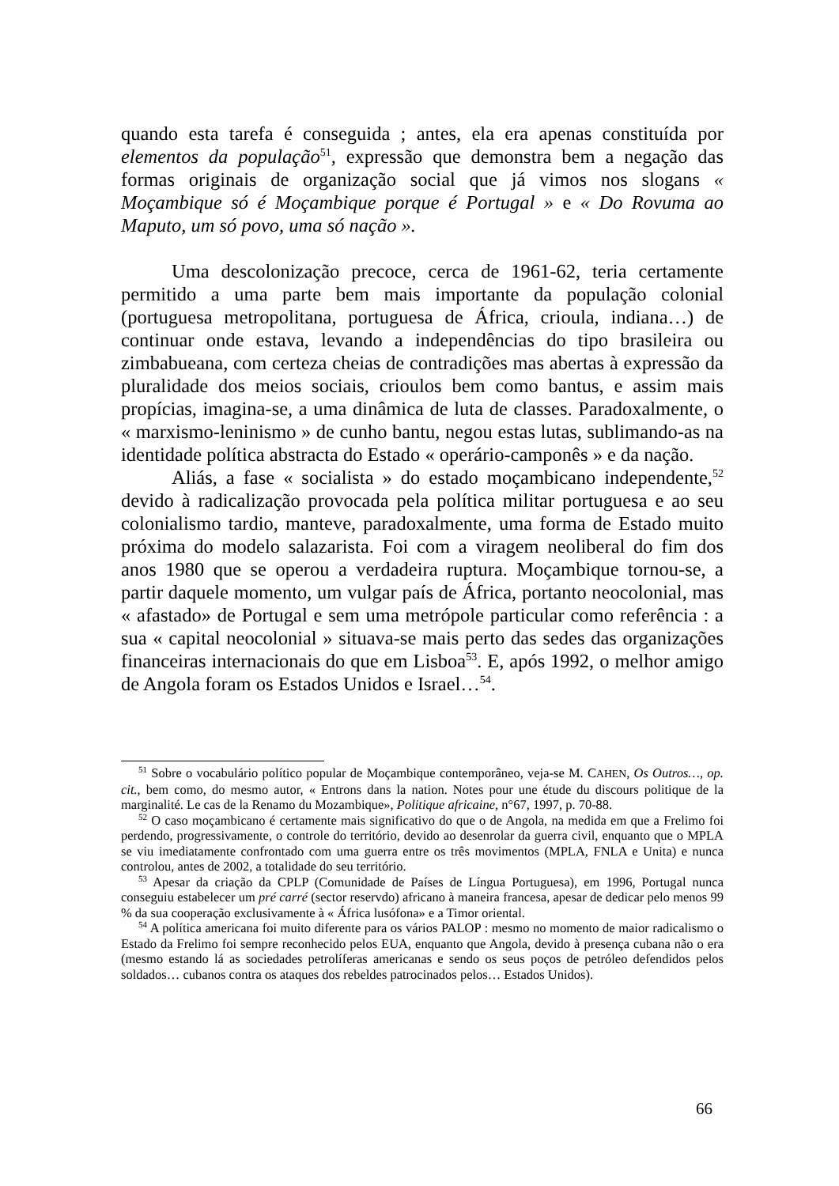quando esta tarefa é conseguida ; antes, ela era apenas constituída por elementos da população<sup>51</sup>, expressão que demonstra bem a negação das formas originais de organização social que já vimos nos slogans « Moçambique só é Moçambique porque é Portugal » e « Do Rovuma ao Maputo, um só povo, uma só nação ».
Uma descolonização precoce, cerca de 1961-62, teria certamente permitido a uma parte bem mais importante da população colonial (portuguesa metropolitana, portuguesa de África, crioula, indiana…) de continuar onde estava, levando a independências do tipo brasileira ou zimbabueana, com certeza cheias de contradições mas abertas à expressão da pluralidade dos meios sociais, crioulos bem como bantus, e assim mais propícias, imagina-se, a uma dinâmica de luta de classes. Paradoxalmente, o « marxismo-leninismo » de cunho bantu, negou estas lutas, sublimando-as na identidade política abstracta do Estado « operário-camponês » e da nação.
Aliás, a fase « socialista » do estado moçambicano independente,<sup>52</sup> devido à radicalização provocada pela política militar portuguesa e ao seu colonialismo tardio, manteve, paradoxalmente, uma forma de Estado muito próxima do modelo salazarista. Foi com a viragem neoliberal do fim dos anos 1980 que se operou a verdadeira ruptura. Moçambique tornou-se, a partir daquele momento, um vulgar país de África, portanto neocolonial, mas « afastado» de Portugal e sem uma metrópole particular como referência : a sua « capital neocolonial » situava-se mais perto das sedes das organizações financeiras internacionais do que em Lisboa<sup>53</sup>. E, após 1992, o melhor amigo de Angola foram os Estados Unidos e Israel…<sup>54</sup>.
<sup>51</sup> Sobre o vocabulário político popular de Moçambique contemporâneo, veja-se M. CAHEN, Os Outros…, op. cit., bem como, do mesmo autor, « Entrons dans la nation. Notes pour une étude du discours politique de la marginalité. Le cas de la Renamo du Mozambique», Politique africaine, n°67, 1997, p. 70-88.
<sup>52</sup> O caso moçambicano é certamente mais significativo do que o de Angola, na medida em que a Frelimo foi perdendo, progressivamente, o controle do território, devido ao desenrolar da guerra civil, enquanto que o MPLA se viu imediatamente confrontado com uma guerra entre os três movimentos (MPLA, FNLA e Unita) e nunca controlou, antes de 2002, a totalidade do seu território.
<sup>53</sup> Apesar da criação da CPLP (Comunidade de Países de Língua Portuguesa), em 1996, Portugal nunca conseguiu estabelecer um pré carré (sector reservdo) africano à maneira francesa, apesar de dedicar pelo menos 99 % da sua cooperação exclusivamente à « África lusófona» e a Timor oriental.
<sup>54</sup> A política americana foi muito diferente para os vários PALOP : mesmo no momento de maior radicalismo o Estado da Frelimo foi sempre reconhecido pelos EUA, enquanto que Angola, devido à presença cubana não o era (mesmo estando lá as sociedades petrolíferas americanas e sendo os seus poços de petróleo defendidos pelos soldados… cubanos contra os ataques dos rebeldes patrocinados pelos… Estados Unidos).
66